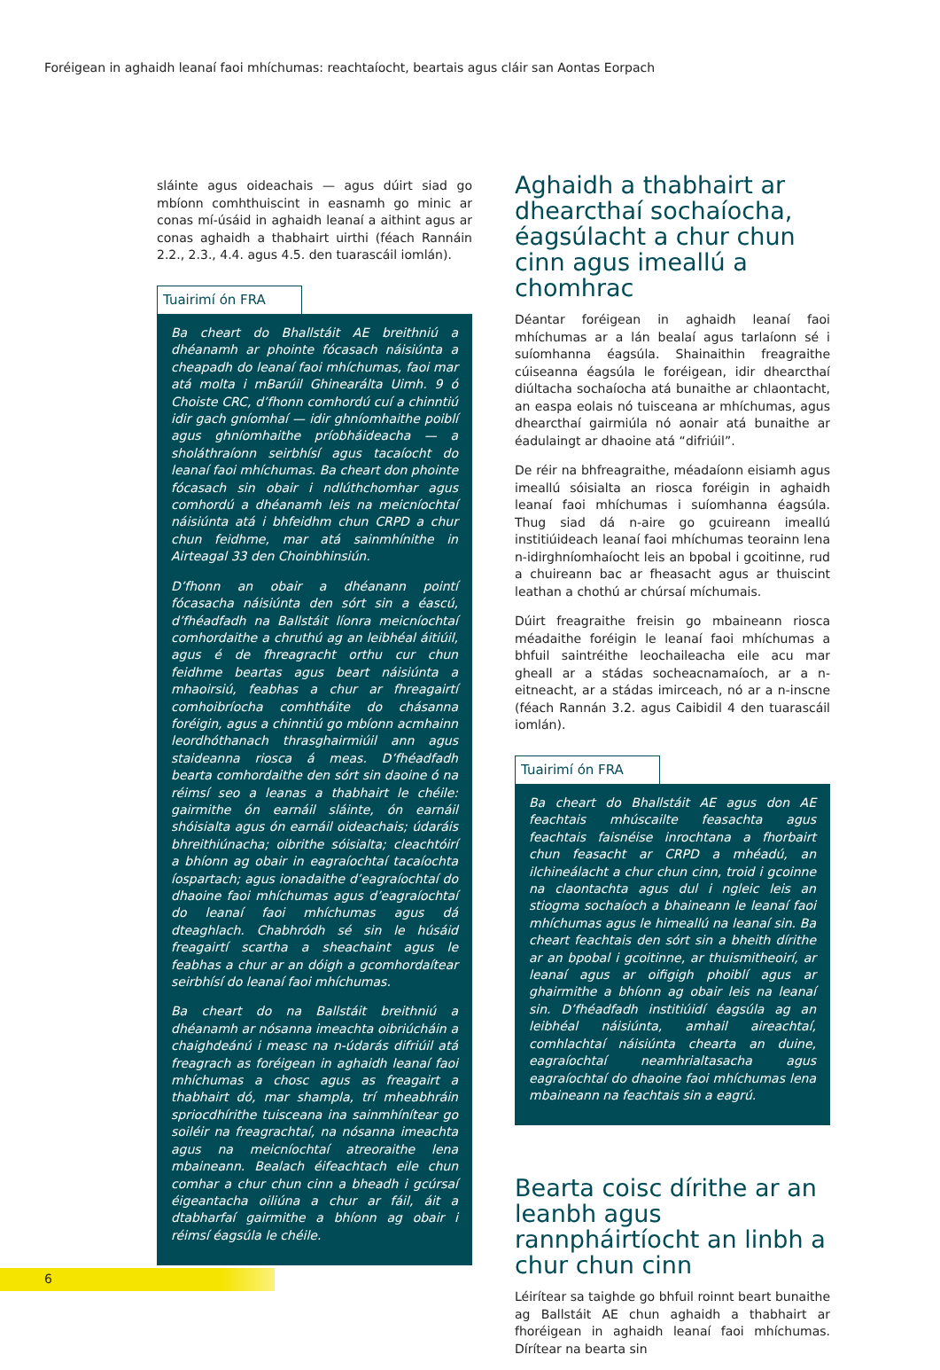Foréigean in aghaidh leanaí faoi mhíchumas: reachtaíocht, beartais agus cláir san Aontas Eorpach
sláinte agus oideachais — agus dúirt siad go mbíonn comhthuiscint in easnamh go minic ar conas mí-úsáid in aghaidh leanaí a aithint agus ar conas aghaidh a thabhairt uirthi (féach Rannáin 2.2., 2.3., 4.4. agus 4.5. den tuarascáil iomlán).
Tuairimí ón FRA
Ba cheart do Bhallstáit AE breithniú a dhéanamh ar phointe fócasach náisiúnta a cheapadh do leanaí faoi mhíchumas, faoi mar atá molta i mBarúil Ghinearálta Uimh. 9 ó Choiste CRC, d’fhonn comhordú cuí a chinntiú idir gach gníomhaí — idir ghníomhaithe poiblí agus ghníomhaithe príobháideacha — a sholáthraíonn seirbhísí agus tacaíocht do leanaí faoi mhíchumas. Ba cheart don phointe fócasach sin obair i ndlúthchomhar agus comhordú a dhéanamh leis na meicníochtaí náisiúnta atá i bhfeidhm chun CRPD a chur chun feidhme, mar atá sainmhínithe in Airteagal 33 den Choinbhinsiún.
D’fhonn an obair a dhéanann pointí fócasacha náisiúnta den sórt sin a éascú, d’fhéadfadh na Ballstáit líonra meicníochtaí comhordaithe a chruthú ag an leibhéal áitiúil, agus é de fhreagracht orthu cur chun feidhme beartas agus beart náisiúnta a mhaoirsiú, feabhas a chur ar fhreagairtí comhoibríocha comhtháite do chásanna foréigin, agus a chinntiú go mbíonn acmhainn leordhóthanach thrasghairmiúil ann agus staideanna riosca á meas. D’fhéadfadh bearta comhordaithe den sórt sin daoine ó na réimsí seo a leanas a thabhairt le chéile: gairmithe ón earnáil sláinte, ón earnáil shóisialta agus ón earnáil oideachais; údaráis bhreithiúnacha; oibrithe sóisialta; cleachtóirí a bhíonn ag obair in eagraíochtaí tacaíochta íospartach; agus ionadaithe d’eagraíochtaí do dhaoine faoi mhíchumas agus d’eagraíochtaí do leanaí faoi mhíchumas agus dá dteaghlach. Chabhródh sé sin le húsáid freagairtí scartha a sheachaint agus le feabhas a chur ar an dóigh a gcomhordaítear seirbhísí do leanaí faoi mhíchumas.
Ba cheart do na Ballstáit breithniú a dhéanamh ar nósanna imeachta oibriúcháin a chaighdeánú i measc na n-údarás difriúil atá freagrach as foréigean in aghaidh leanaí faoi mhíchumas a chosc agus as freagairt a thabhairt dó, mar shampla, trí mheabhráin spriocdhírithe tuisceana ina sainmhínítear go soiléir na freagrachtaí, na nósanna imeachta agus na meicníochtaí atreoraithe lena mbaineann. Bealach éifeachtach eile chun comhar a chur chun cinn a bheadh i gcúrsaí éigeantacha oiliúna a chur ar fáil, áit a dtabharfaí gairmithe a bhíonn ag obair i réimsí éagsúla le chéile.
Aghaidh a thabhairt ar dhearcthaí sochaíocha, éagsúlacht a chur chun cinn agus imeallú a chomhrac
Déantar foréigean in aghaidh leanaí faoi mhíchumas ar a lán bealaí agus tarlaíonn sé i suíomhanna éagsúla. Shainaithin freagraithe cúiseanna éagsúla le foréigean, idir dhearcthaí diúltacha sochaíocha atá bunaithe ar chlaontacht, an easpa eolais nó tuisceana ar mhíchumas, agus dhearcthaí gairmiúla nó aonair atá bunaithe ar éadulaingt ar dhaoine atá “difriúil”.
De réir na bhfreagraithe, méadaíonn eisiamh agus imeallú sóisialta an riosca foréigin in aghaidh leanaí faoi mhíchumas i suíomhanna éagsúla. Thug siad dá n-aire go gcuireann imeallú institiúideach leanaí faoi mhíchumas teorainn lena n-idirghníomhaíocht leis an bpobal i gcoitinne, rud a chuireann bac ar fheasacht agus ar thuiscint leathan a chothú ar chúrsaí míchumais.
Dúirt freagraithe freisin go mbaineann riosca méadaithe foréigin le leanaí faoi mhíchumas a bhfuil saintréithe leochaileacha eile acu mar gheall ar a stádas socheacnamaíoch, ar a n-eitneacht, ar a stádas imirceach, nó ar a n-inscne (féach Rannán 3.2. agus Caibidil 4 den tuarascáil iomlán).
Tuairimí ón FRA
Ba cheart do Bhallstáit AE agus don AE feachtais mhúscailte feasachta agus feachtais faisnéise inrochtana a fhorbairt chun feasacht ar CRPD a mhéadú, an ilchineálacht a chur chun cinn, troid i gcoinne na claontachta agus dul i ngleic leis an stiogma sochaíoch a bhaineann le leanaí faoi mhíchumas agus le himeallú na leanaí sin. Ba cheart feachtais den sórt sin a bheith dírithe ar an bpobal i gcoitinne, ar thuismitheoirí, ar leanaí agus ar oifigigh phoiblí agus ar ghairmithe a bhíonn ag obair leis na leanaí sin. D’fhéadfadh institiúidí éagsúla ag an leibhéal náisiúnta, amhail aireachtaí, comhlachtaí náisiúnta chearta an duine, eagraíochtaí neamhrialtasacha agus eagraíochtaí do dhaoine faoi mhíchumas lena mbaineann na feachtais sin a eagrú.
Bearta coisc dírithe ar an leanbh agus rannpháirtíocht an linbh a chur chun cinn
Léirítear sa taighde go bhfuil roinnt beart bunaithe ag Ballstáit AE chun aghaidh a thabhairt ar fhoréigean in aghaidh leanaí faoi mhíchumas. Dírítear na bearta sin
6